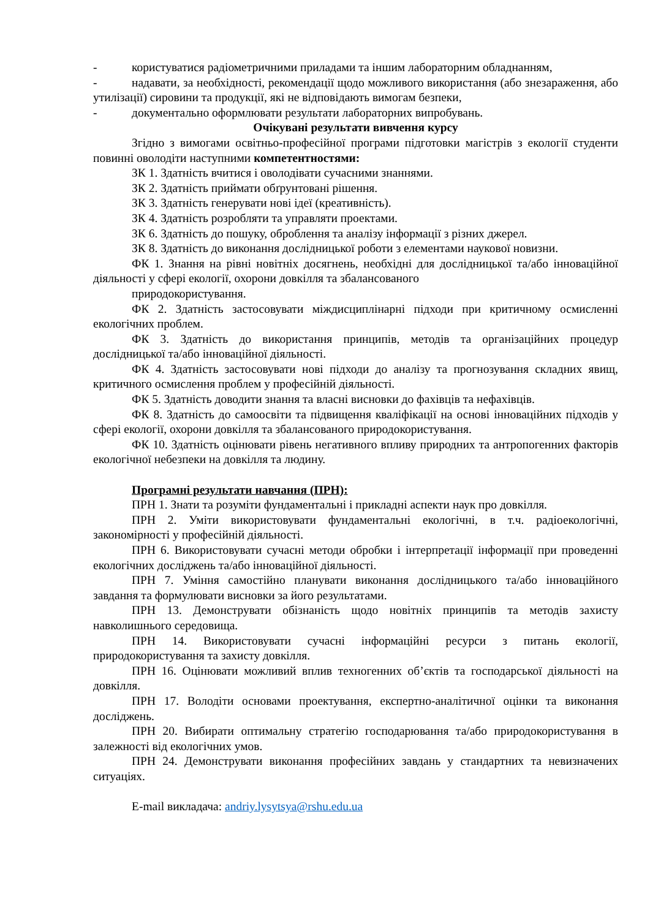- користуватися радіометричними приладами та іншим лабораторним обладнанням,
- надавати, за необхідності, рекомендації щодо можливого використання (або знезараження, або утилізації) сировини та продукції, які не відповідають вимогам безпеки,
- документально оформлювати результати лабораторних випробувань.
Очікувані результати вивчення курсу
Згідно з вимогами освітньо-професійної програми підготовки магістрів з екології студенти повинні оволодіти наступними компетентностями:
ЗК 1. Здатність вчитися і оволодівати сучасними знаннями.
ЗК 2. Здатність приймати обґрунтовані рішення.
ЗК 3. Здатність генерувати нові ідеї (креативність).
ЗК 4. Здатність розробляти та управляти проектами.
ЗК 6. Здатність до пошуку, оброблення та аналізу інформації з різних джерел.
ЗК 8. Здатність до виконання дослідницької роботи з елементами наукової новизни.
ФК 1. Знання на рівні новітніх досягнень, необхідні для дослідницької та/або інноваційної діяльності у сфері екології, охорони довкілля та збалансованого
природокористування.
ФК 2. Здатність застосовувати міждисциплінарні підходи при критичному осмисленні екологічних проблем.
ФК 3. Здатність до використання принципів, методів та організаційних процедур дослідницької та/або інноваційної діяльності.
ФК 4. Здатність застосовувати нові підходи до аналізу та прогнозування складних явищ, критичного осмислення проблем у професійній діяльності.
ФК 5. Здатність доводити знання та власні висновки до фахівців та нефахівців.
ФК 8. Здатність до самоосвіти та підвищення кваліфікації на основі інноваційних підходів у сфері екології, охорони довкілля та збалансованого природокористування.
ФК 10. Здатність оцінювати рівень негативного впливу природних та антропогенних факторів екологічної небезпеки на довкілля та людину.
Програмні результати навчання (ПРН):
ПРН 1. Знати та розуміти фундаментальні і прикладні аспекти наук про довкілля.
ПРН 2. Уміти використовувати фундаментальні екологічні, в т.ч. радіоекологічні, закономірності у професійній діяльності.
ПРН 6. Використовувати сучасні методи обробки і інтерпретації інформації при проведенні екологічних досліджень та/або інноваційної діяльності.
ПРН 7. Уміння самостійно планувати виконання дослідницького та/або інноваційного завдання та формулювати висновки за його результатами.
ПРН 13. Демонструвати обізнаність щодо новітніх принципів та методів захисту навколишнього середовища.
ПРН 14. Використовувати сучасні інформаційні ресурси з питань екології, природокористування та захисту довкілля.
ПРН 16. Оцінювати можливий вплив техногенних об’єктів та господарської діяльності на довкілля.
ПРН 17. Володіти основами проектування, експертно-аналітичної оцінки та виконання досліджень.
ПРН 20. Вибирати оптимальну стратегію господарювання та/або природокористування в залежності від екологічних умов.
ПРН 24. Демонструвати виконання професійних завдань у стандартних та невизначених ситуаціях.
E-mail викладача: andriy.lysytsya@rshu.edu.ua